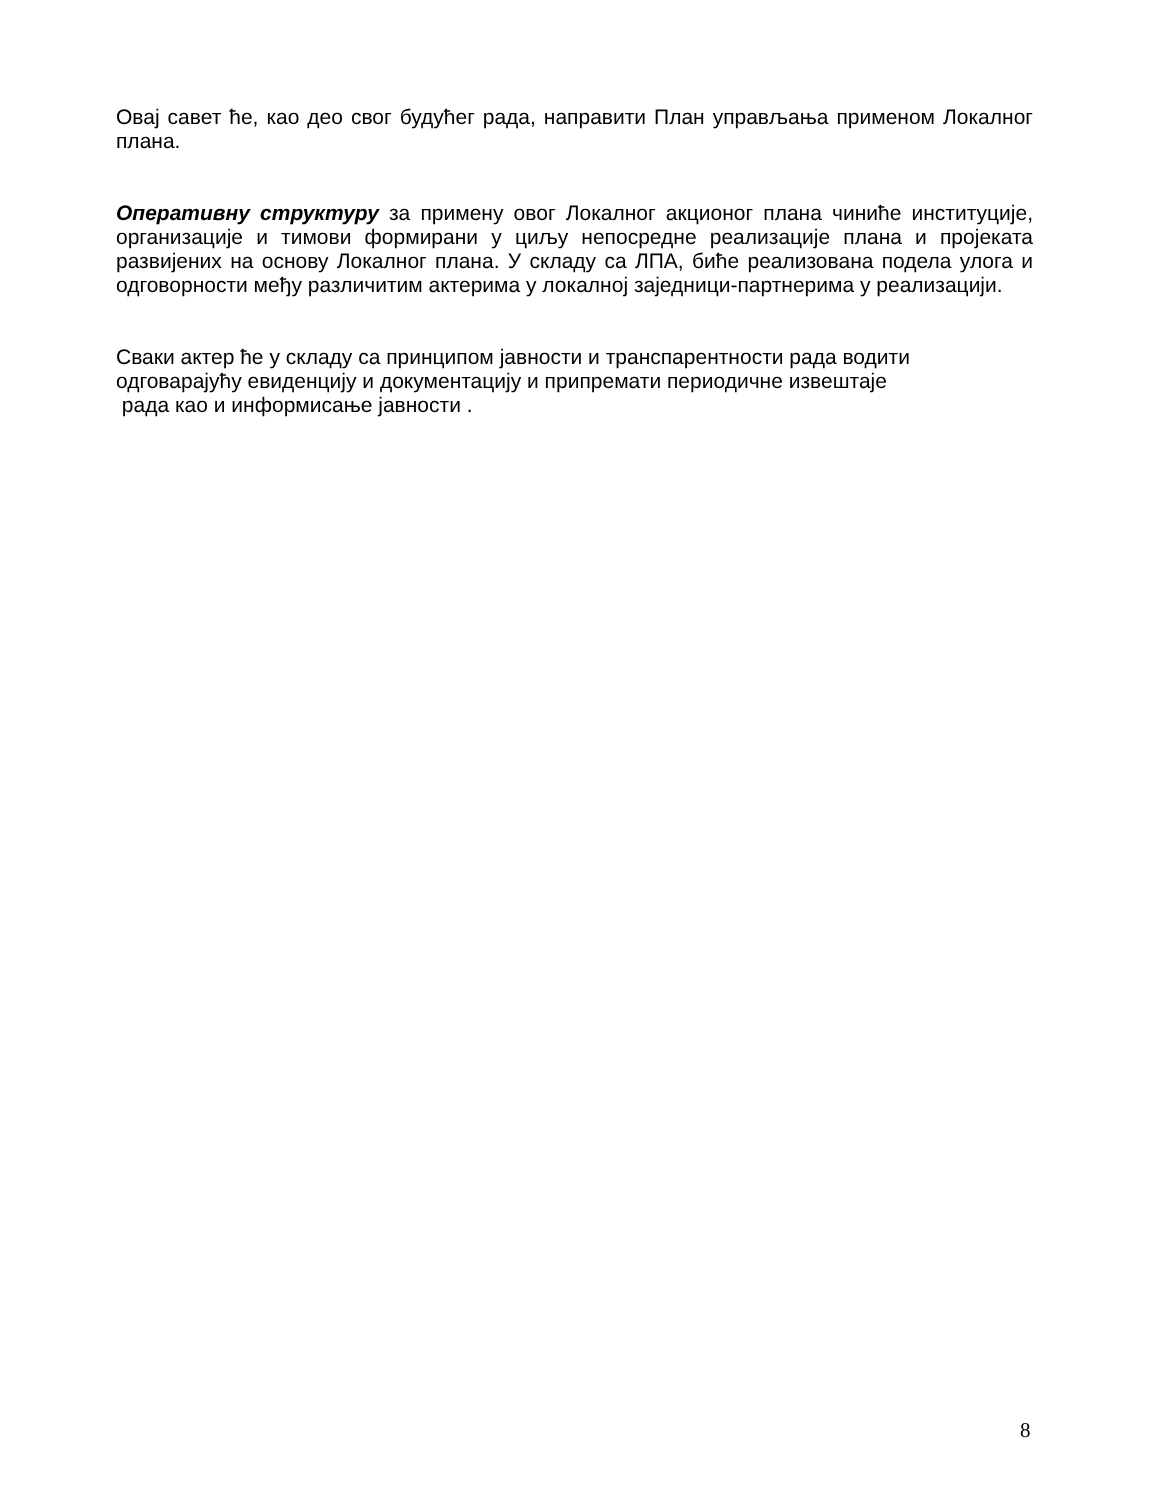Овај савет ће, као део свог будућег рада, направити План управљања применом Локалног плана.
Оперативну структуру за примену овог Локалног акционог плана чиниће институције, организације и тимови формирани у циљу непосредне реализације плана и пројеката развијених на основу Локалног плана. У складу са ЛПА, биће реализована подела улога и одговорности међу различитим актерима у локалној заједници-партнерима у реализацији.
Сваки актер ће у складу са принципом јавности и транспарентности рада водити одговарајућу евиденцију и документацију и припремати периодичне извештаје
рада као и информисање јавности .
8